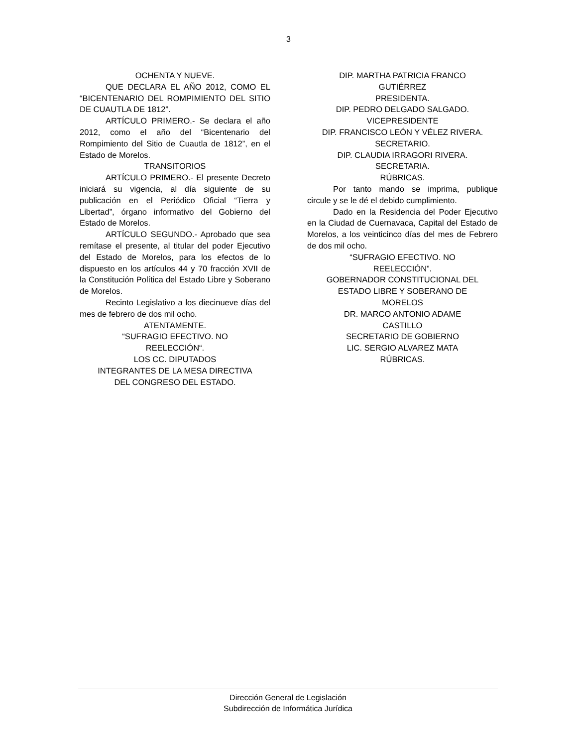3
OCHENTA Y NUEVE.
QUE DECLARA EL AÑO 2012, COMO EL “BICENTENARIO DEL ROMPIMIENTO DEL SITIO DE CUAUTLA DE 1812”.
ARTÍCULO PRIMERO.- Se declara el año 2012, como el año del “Bicentenario del Rompimiento del Sitio de Cuautla de 1812”, en el Estado de Morelos.
TRANSITORIOS
ARTÍCULO PRIMERO.- El presente Decreto iniciará su vigencia, al día siguiente de su publicación en el Periódico Oficial “Tierra y Libertad”, órgano informativo del Gobierno del Estado de Morelos.
ARTÍCULO SEGUNDO.- Aprobado que sea remítase el presente, al titular del poder Ejecutivo del Estado de Morelos, para los efectos de lo dispuesto en los artículos 44 y 70 fracción XVII de la Constitución Política del Estado Libre y Soberano de Morelos.
Recinto Legislativo a los diecinueve días del mes de febrero de dos mil ocho.
ATENTAMENTE.
“SUFRAGIO EFECTIVO. NO
REELECCIÓN“.
LOS CC. DIPUTADOS
INTEGRANTES DE LA MESA DIRECTIVA
DEL CONGRESO DEL ESTADO.
DIP. MARTHA PATRICIA FRANCO
GUTIÉRREZ
PRESIDENTA.
DIP. PEDRO DELGADO SALGADO.
VICEPRESIDENTE
DIP. FRANCISCO LEÓN Y VÉLEZ RIVERA.
SECRETARIO.
DIP. CLAUDIA IRRAGORI RIVERA.
SECRETARIA.
RÚBRICAS.
Por tanto mando se imprima, publique circule y se le dé el debido cumplimiento.
Dado en la Residencia del Poder Ejecutivo en la Ciudad de Cuernavaca, Capital del Estado de Morelos, a los veinticinco días del mes de Febrero de dos mil ocho.
“SUFRAGIO EFECTIVO. NO
REELECCIÓN”.
GOBERNADOR CONSTITUCIONAL DEL
ESTADO LIBRE Y SOBERANO DE
MORELOS
DR. MARCO ANTONIO ADAME
CASTILLO
SECRETARIO DE GOBIERNO
LIC. SERGIO ALVAREZ MATA
RÚBRICAS.
Dirección General de Legislación
Subdirección de Informática Jurídica